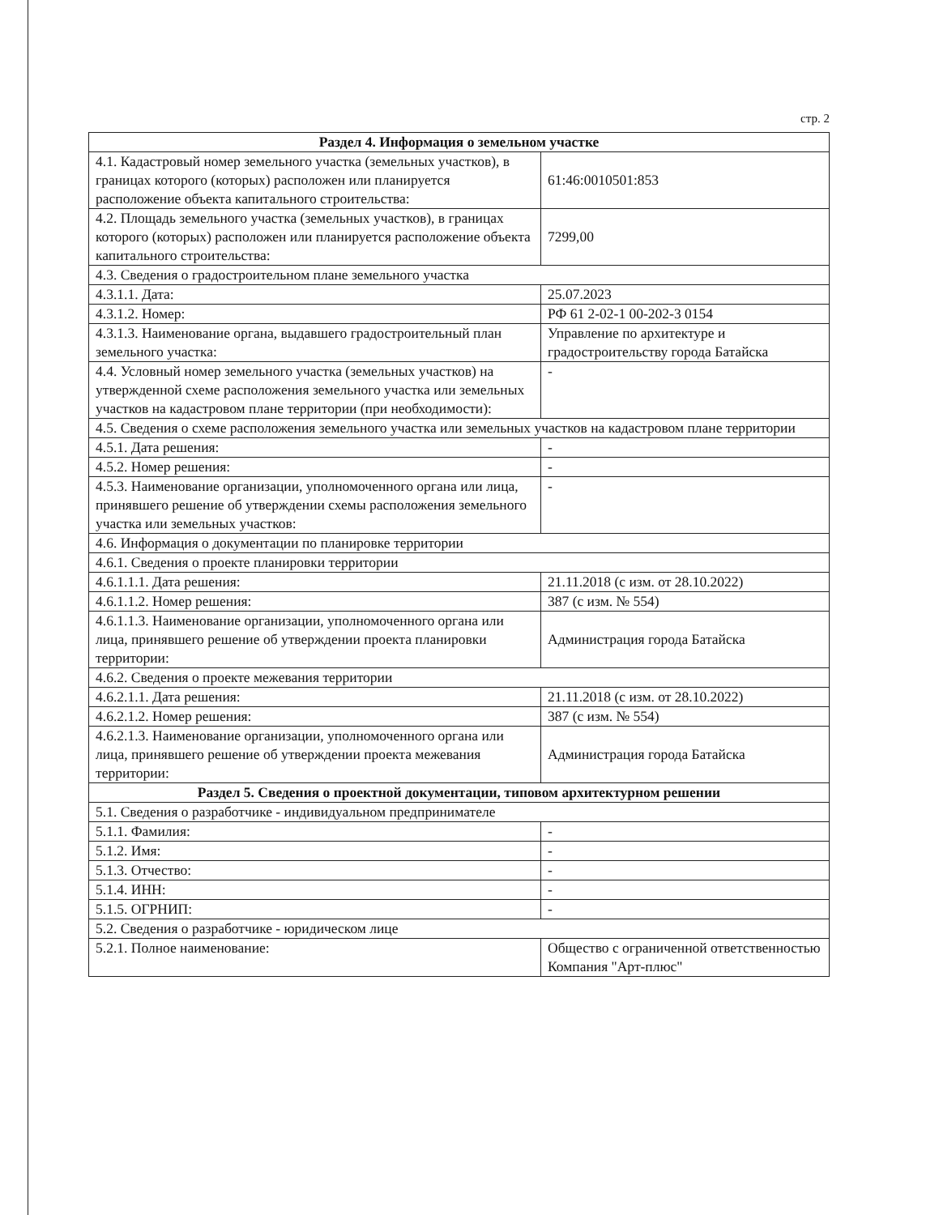стр. 2
| Раздел 4. Информация о земельном участке | |
| --- | --- |
| 4.1. Кадастровый номер земельного участка (земельных участков), в границах которого (которых) расположен или планируется расположение объекта капитального строительства: | 61:46:0010501:853 |
| 4.2. Площадь земельного участка (земельных участков), в границах которого (которых) расположен или планируется расположение объекта капитального строительства: | 7299,00 |
| 4.3. Сведения о градостроительном плане земельного участка | |
| 4.3.1.1. Дата: | 25.07.2023 |
| 4.3.1.2. Номер: | РФ 61 2-02-1 00-202-3 0154 |
| 4.3.1.3. Наименование органа, выдавшего градостроительный план земельного участка: | Управление по архитектуре и градостроительству города Батайска |
| 4.4. Условный номер земельного участка (земельных участков) на утвержденной схеме расположения земельного участка или земельных участков на кадастровом плане территории (при необходимости): | - |
| 4.5. Сведения о схеме расположения земельного участка или земельных участков на кадастровом плане территории | |
| 4.5.1. Дата решения: | - |
| 4.5.2. Номер решения: | - |
| 4.5.3. Наименование организации, уполномоченного органа или лица, принявшего решение об утверждении схемы расположения земельного участка или земельных участков: | - |
| 4.6. Информация о документации по планировке территории | |
| 4.6.1. Сведения о проекте планировки территории | |
| 4.6.1.1.1. Дата решения: | 21.11.2018 (с изм. от 28.10.2022) |
| 4.6.1.1.2. Номер решения: | 387 (с изм. № 554) |
| 4.6.1.1.3. Наименование организации, уполномоченного органа или лица, принявшего решение об утверждении проекта планировки территории: | Администрация города Батайска |
| 4.6.2. Сведения о проекте межевания территории | |
| 4.6.2.1.1. Дата решения: | 21.11.2018 (с изм. от 28.10.2022) |
| 4.6.2.1.2. Номер решения: | 387 (с изм. № 554) |
| 4.6.2.1.3. Наименование организации, уполномоченного органа или лица, принявшего решение об утверждении проекта межевания территории: | Администрация города Батайска |
| Раздел 5. Сведения о проектной документации, типовом архитектурном решении | |
| 5.1. Сведения о разработчике - индивидуальном предпринимателе | |
| 5.1.1. Фамилия: | - |
| 5.1.2. Имя: | - |
| 5.1.3. Отчество: | - |
| 5.1.4. ИНН: | - |
| 5.1.5. ОГРНИП: | - |
| 5.2. Сведения о разработчике - юридическом лице | |
| 5.2.1. Полное наименование: | Общество с ограниченной ответственностью Компания "Арт-плюс" |